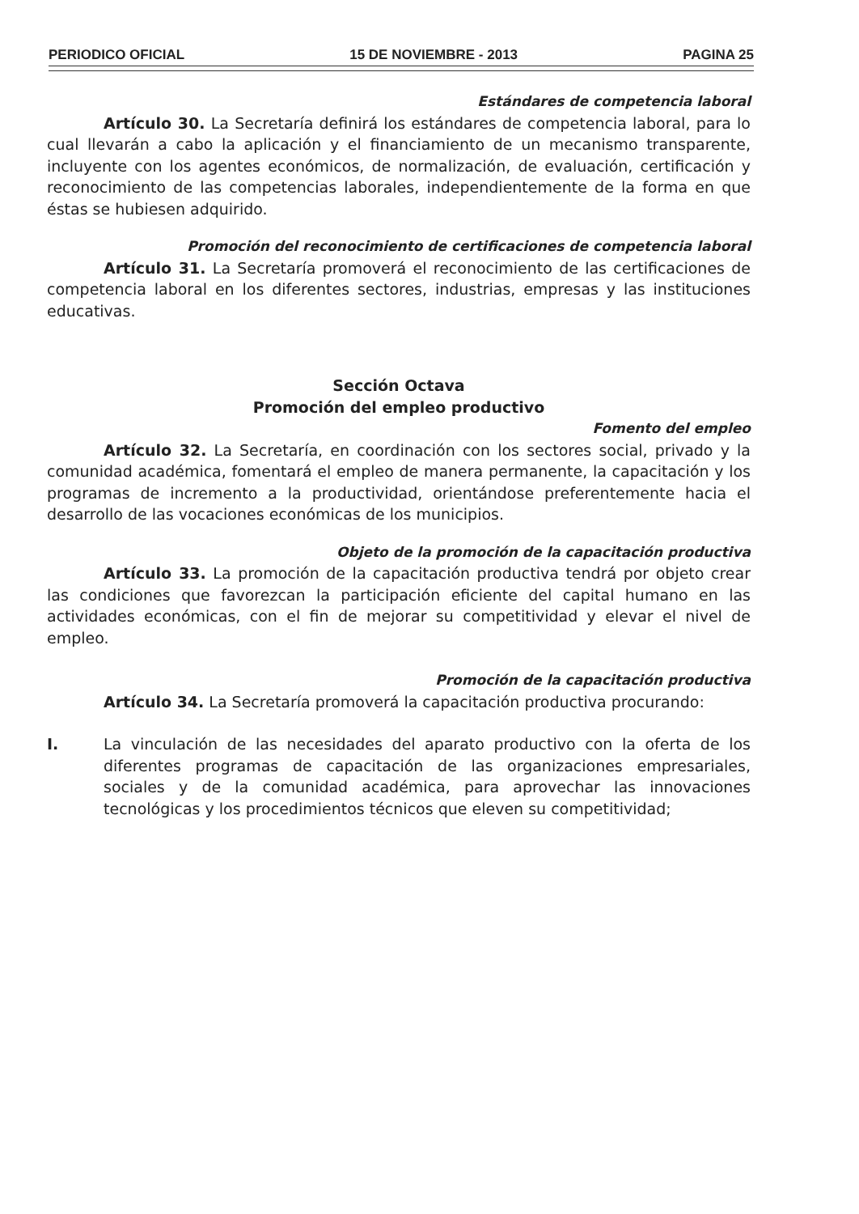PERIODICO OFICIAL 15 DE NOVIEMBRE - 2013 PAGINA 25
Estándares de competencia laboral
Artículo 30. La Secretaría definirá los estándares de competencia laboral, para lo cual llevarán a cabo la aplicación y el financiamiento de un mecanismo transparente, incluyente con los agentes económicos, de normalización, de evaluación, certificación y reconocimiento de las competencias laborales, independientemente de la forma en que éstas se hubiesen adquirido.
Promoción del reconocimiento de certificaciones de competencia laboral
Artículo 31. La Secretaría promoverá el reconocimiento de las certificaciones de competencia laboral en los diferentes sectores, industrias, empresas y las instituciones educativas.
Sección Octava
Promoción del empleo productivo
Fomento del empleo
Artículo 32. La Secretaría, en coordinación con los sectores social, privado y la comunidad académica, fomentará el empleo de manera permanente, la capacitación y los programas de incremento a la productividad, orientándose preferentemente hacia el desarrollo de las vocaciones económicas de los municipios.
Objeto de la promoción de la capacitación productiva
Artículo 33. La promoción de la capacitación productiva tendrá por objeto crear las condiciones que favorezcan la participación eficiente del capital humano en las actividades económicas, con el fin de mejorar su competitividad y elevar el nivel de empleo.
Promoción de la capacitación productiva
Artículo 34. La Secretaría promoverá la capacitación productiva procurando:
I. La vinculación de las necesidades del aparato productivo con la oferta de los diferentes programas de capacitación de las organizaciones empresariales, sociales y de la comunidad académica, para aprovechar las innovaciones tecnológicas y los procedimientos técnicos que eleven su competitividad;